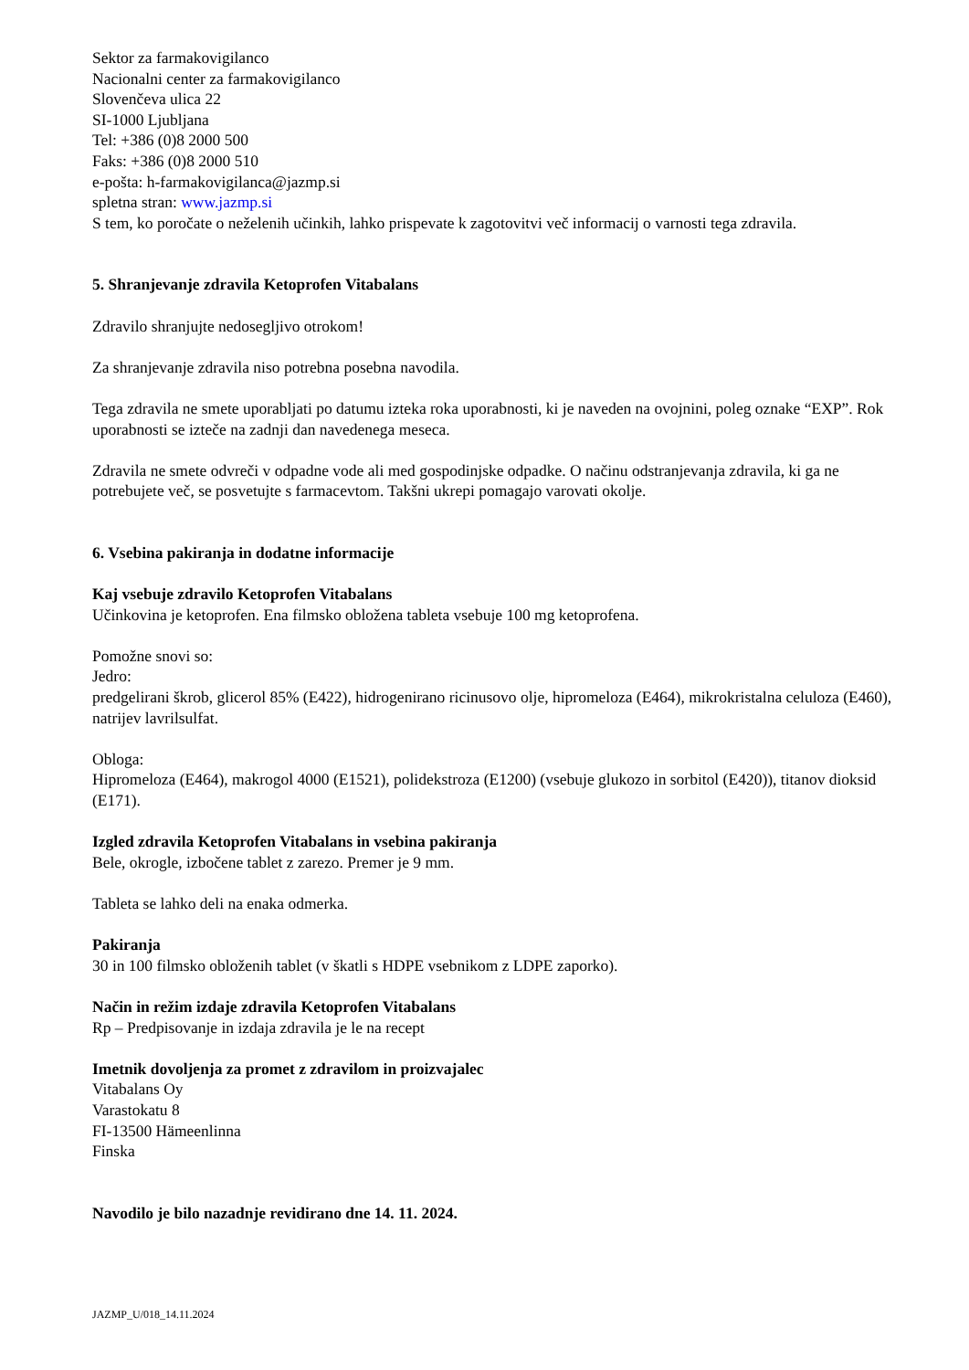Sektor za farmakovigilanco
Nacionalni center za farmakovigilanco
Slovenčeva ulica 22
SI-1000 Ljubljana
Tel: +386 (0)8 2000 500
Faks: +386 (0)8 2000 510
e-pošta: h-farmakovigilanca@jazmp.si
spletna stran: www.jazmp.si
S tem, ko poročate o neželenih učinkih, lahko prispevate k zagotovitvi več informacij o varnosti tega zdravila.
5. Shranjevanje zdravila Ketoprofen Vitabalans
Zdravilo shranjujte nedosegljivo otrokom!
Za shranjevanje zdravila niso potrebna posebna navodila.
Tega zdravila ne smete uporabljati po datumu izteka roka uporabnosti, ki je naveden na ovojnini, poleg oznake “EXP”. Rok uporabnosti se izteče na zadnji dan navedenega meseca.
Zdravila ne smete odvreči v odpadne vode ali med gospodinjske odpadke. O načinu odstranjevanja zdravila, ki ga ne potrebujete več, se posvetujte s farmacevtom. Takšni ukrepi pomagajo varovati okolje.
6. Vsebina pakiranja in dodatne informacije
Kaj vsebuje zdravilo Ketoprofen Vitabalans
Učinkovina je ketoprofen. Ena filmsko obložena tableta vsebuje 100 mg ketoprofena.
Pomožne snovi so:
Jedro:
predgelirani škrob, glicerol 85% (E422), hidrogenirano ricinusovo olje, hipromeloza (E464), mikrokristalna celuloza (E460), natrijev lavrilsulfat.
Obloga:
Hipromeloza (E464), makrogol 4000 (E1521), polidekstroza (E1200) (vsebuje glukozo in sorbitol (E420)), titanov dioksid (E171).
Izgled zdravila Ketoprofen Vitabalans in vsebina pakiranja
Bele, okrogle, izbočene tablet z zarezo. Premer je 9 mm.
Tableta se lahko deli na enaka odmerka.
Pakiranja
30 in 100 filmsko obloženih tablet (v škatli s HDPE vsebnikom z LDPE zaporko).
Način in režim izdaje zdravila Ketoprofen Vitabalans
Rp – Predpisovanje in izdaja zdravila je le na recept
Imetnik dovoljenja za promet z zdravilom in proizvajalec
Vitabalans Oy
Varastokatu 8
FI-13500 Hämeenlinna
Finska
Navodilo je bilo nazadnje revidirano dne 14. 11. 2024.
JAZMP_U/018_14.11.2024